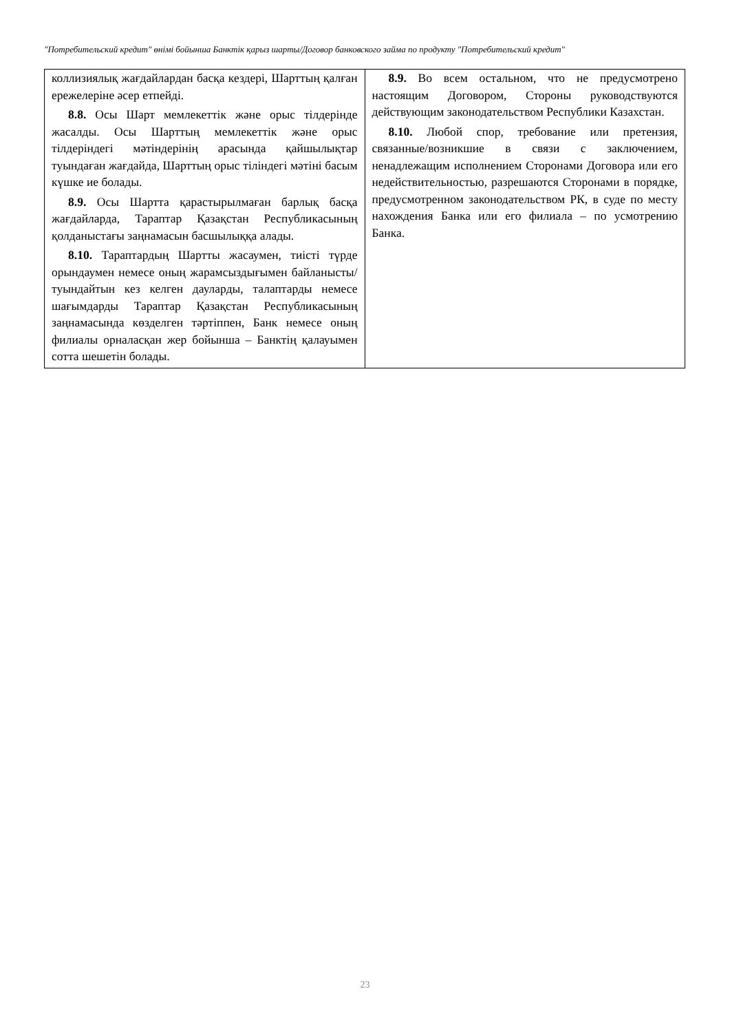"Потребительский кредит" өнімі бойынша Банктік қарыз шарты/Договор банковского займа по продукту "Потребительский кредит"
| коллизиялық жағдайлардан басқа кездері, Шарттың қалған ережелеріне әсер етпейді. 8.8. Осы Шарт мемлекеттік және орыс тілдерінде жасалды. Осы Шарттың мемлекеттік және орыс тілдеріндегі мәтіндерінің арасында қайшылықтар туындаған жағдайда, Шарттың орыс тіліндегі мәтіні басым күшке ие болады. 8.9. Осы Шартта қарастырылмаған барлық басқа жағдайларда, Тараптар Қазақстан Республикасының қолданыстағы заңнамасын басшылыққа алады. 8.10. Тараптардың Шартты жасаумен, тиісті түрде орындаумен немесе оның жарамсыздығымен байланысты/туындайтын кез келген дауларды, талаптарды немесе шағымдарды Тараптар Қазақстан Республикасының заңнамасында көзделген тәртіппен, Банк немесе оның филиалы орналасқан жер бойынша – Банктің қалауымен сотта шешетін болады. | 8.9. Во всем остальном, что не предусмотрено настоящим Договором, Стороны руководствуются действующим законодательством Республики Казахстан. 8.10. Любой спор, требование или претензия, связанные/возникшие в связи с заключением, ненадлежащим исполнением Сторонами Договора или его недействительностью, разрешаются Сторонами в порядке, предусмотренном законодательством РК, в суде по месту нахождения Банка или его филиала – по усмотрению Банка. |
23